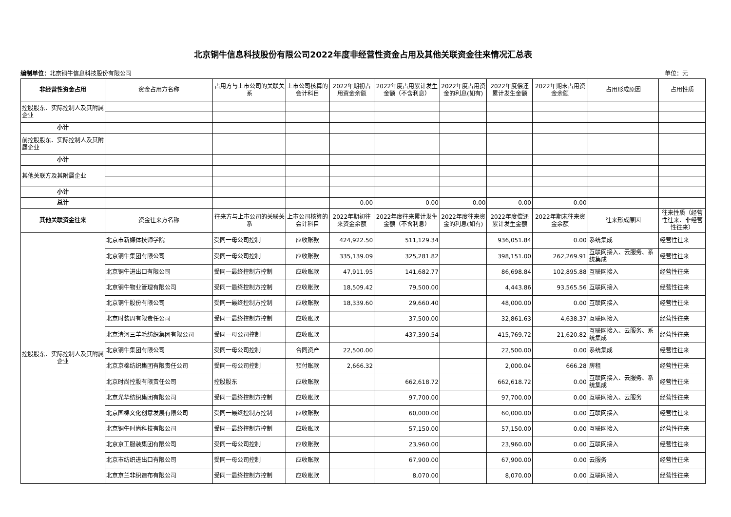北京铜牛信息科技股份有限公司2022年度非经营性资金占用及其他关联资金往来情况汇总表
编制单位：北京铜牛信息科技股份有限公司 单位：元
| 非经营性资金占用 | 资金占用方名称 | 占用方与上市公司的关联关系 | 上市公司核算的会计科目 | 2022年期初占用资金余额 | 2022年度占用累计发生金额（不含利息） | 2022年度占用资金的利息(如有) | 2022年度偿还累计发生金额 | 2022年期末占用资金余额 | 占用形成原因 | 占用性质 |
| 控股股东、实际控制人及其附属企业 | | | | | | | | | | |
| 小计 | | | | | | | | | | |
| 前控股股东、实际控制人及其附属企业 | | | | | | | | | | |
| 小计 | | | | | | | | | | |
| 其他关联方及其附属企业 | | | | | | | | | | |
| 小计 | | | | | | | | | | |
| 总计 | | | | 0.00 | 0.00 | 0.00 | 0.00 | 0.00 | | |
| 其他关联资金往来 | 资金往来方名称 | 往来方与上市公司的关联关系 | 上市公司核算的会计科目 | 2022年期初往来资金余额 | 2022年度往来累计发生金额（不含利息） | 2022年度往来资金的利息(如有) | 2022年度偿还累计发生金额 | 2022年期末往来资金余额 | 往来形成原因 | 往来性质（经营性往来、非经营性往来） |
| 控股股东、实际控制人及其附属企业 | 北京市新媒体技师学院 | 受同一母公司控制 | 应收账款 | 424,922.50 | 511,129.34 | | 936,051.84 | 0.00 | 系统集成 | 经营性往来 |
| | 北京铜牛集团有限公司 | 受同一母公司控制 | 应收账款 | 335,139.09 | 325,281.82 | | 398,151.00 | 262,269.91 | 互联网接入、云服务、系统集成 | 经营性往来 |
| | 北京铜牛进出口有限公司 | 受同一最终控制方控制 | 应收账款 | 47,911.95 | 141,682.77 | | 86,698.84 | 102,895.88 | 互联网接入 | 经营性往来 |
| | 北京铜牛物业管理有限公司 | 受同一最终控制方控制 | 应收账款 | 18,509.42 | 79,500.00 | | 4,443.86 | 93,565.56 | 互联网接入 | 经营性往来 |
| | 北京铜牛股份有限公司 | 受同一最终控制方控制 | 应收账款 | 18,339.60 | 29,660.40 | | 48,000.00 | 0.00 | 互联网接入 | 经营性往来 |
| | 北京时装周有限责任公司 | 受同一最终控制方控制 | 应收账款 | | 37,500.00 | | 32,861.63 | 4,638.37 | 互联网接入 | 经营性往来 |
| | 北京清河三羊毛纺织集团有限公司 | 受同一母公司控制 | 应收账款 | | 437,390.54 | | 415,769.72 | 21,620.82 | 互联网接入、云服务、系统集成 | 经营性往来 |
| | 北京铜牛集团有限公司 | 受同一母公司控制 | 合同资产 | 22,500.00 | | | 22,500.00 | 0.00 | 系统集成 | 经营性往来 |
| | 北京京棉纺织集团有限责任公司 | 受同一母公司控制 | 预付账款 | 2,666.32 | | | 2,000.04 | 666.28 | 房租 | 经营性往来 |
| | 北京时尚控股有限责任公司 | 控股股东 | 应收账款 | | 662,618.72 | | 662,618.72 | 0.00 | 互联网接入、云服务、系统集成 | 经营性往来 |
| | 北京光华纺织集团有限公司 | 受同一最终控制方控制 | 应收账款 | | 97,700.00 | | 97,700.00 | 0.00 | 互联网接入、云服务 | 经营性往来 |
| | 北京国棉文化创意发展有限公司 | 受同一最终控制方控制 | 应收账款 | | 60,000.00 | | 60,000.00 | 0.00 | 互联网接入 | 经营性往来 |
| | 北京铜牛时尚科技有限公司 | 受同一最终控制方控制 | 应收账款 | | 57,150.00 | | 57,150.00 | 0.00 | 互联网接入 | 经营性往来 |
| | 北京京工服装集团有限公司 | 受同一母公司控制 | 应收账款 | | 23,960.00 | | 23,960.00 | 0.00 | 互联网接入 | 经营性往来 |
| | 北京市纺织进出口有限公司 | 受同一母公司控制 | 应收账款 | | 67,900.00 | | 67,900.00 | 0.00 | 云服务 | 经营性往来 |
| | 北京京兰非织造布有限公司 | 受同一最终控制方控制 | 应收账款 | | 8,070.00 | | 8,070.00 | 0.00 | 互联网接入 | 经营性往来 |